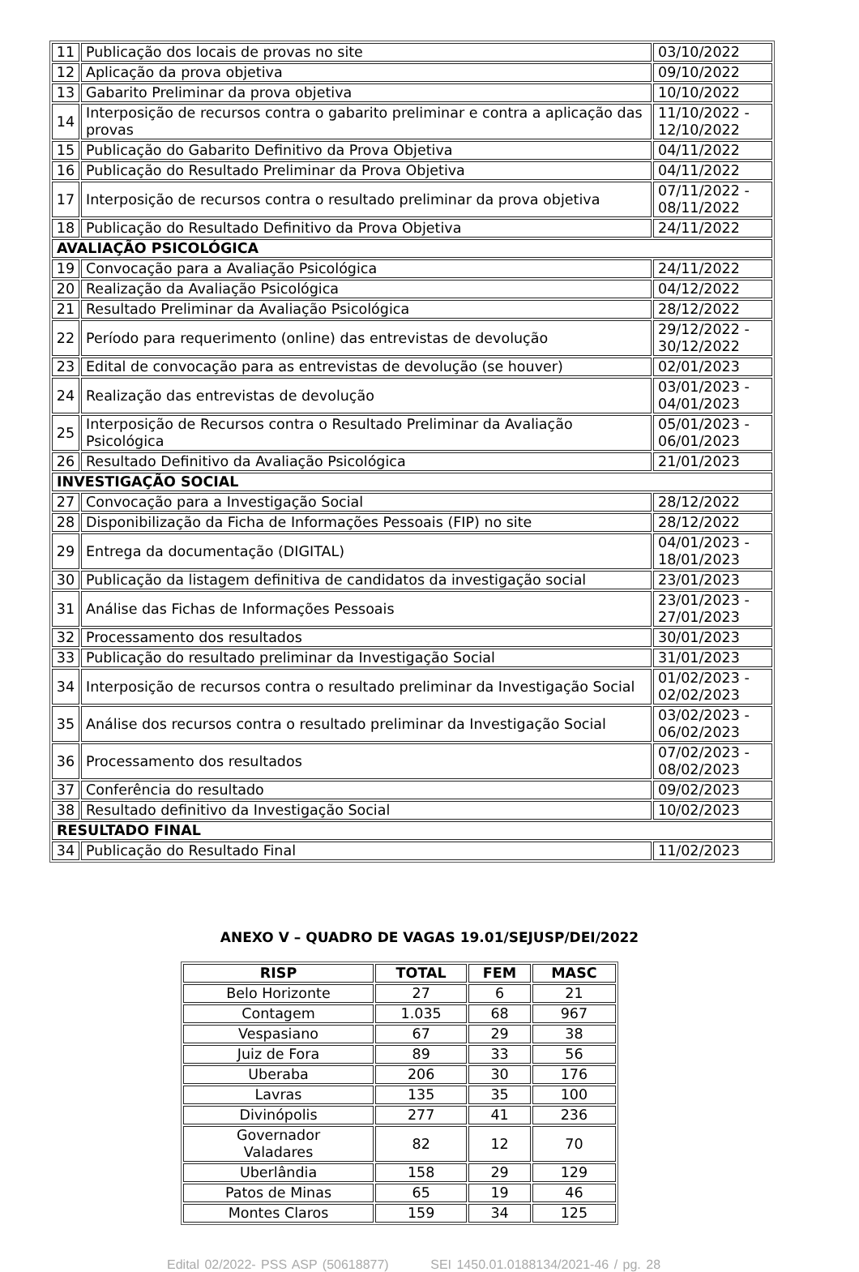| 11 | Publicação dos locais de provas no site | 03/10/2022 |
| 12 | Aplicação da prova objetiva | 09/10/2022 |
| 13 | Gabarito Preliminar da prova objetiva | 10/10/2022 |
| 14 | Interposição de recursos contra o gabarito preliminar e contra a aplicação das provas | 11/10/2022 - 12/10/2022 |
| 15 | Publicação do Gabarito Definitivo da Prova Objetiva | 04/11/2022 |
| 16 | Publicação do Resultado Preliminar da Prova Objetiva | 04/11/2022 |
| 17 | Interposição de recursos contra o resultado preliminar da prova objetiva | 07/11/2022 - 08/11/2022 |
| 18 | Publicação do Resultado Definitivo da Prova Objetiva | 24/11/2022 |
| AVALIAÇÃO PSICOLÓGICA | | |
| 19 | Convocação para a Avaliação Psicológica | 24/11/2022 |
| 20 | Realização da Avaliação Psicológica | 04/12/2022 |
| 21 | Resultado Preliminar da Avaliação Psicológica | 28/12/2022 |
| 22 | Período para requerimento (online) das entrevistas de devolução | 29/12/2022 - 30/12/2022 |
| 23 | Edital de convocação para as entrevistas de devolução (se houver) | 02/01/2023 |
| 24 | Realização das entrevistas de devolução | 03/01/2023 - 04/01/2023 |
| 25 | Interposição de Recursos contra o Resultado Preliminar da Avaliação Psicológica | 05/01/2023 - 06/01/2023 |
| 26 | Resultado Definitivo da Avaliação Psicológica | 21/01/2023 |
| INVESTIGAÇÃO SOCIAL | | |
| 27 | Convocação para a Investigação Social | 28/12/2022 |
| 28 | Disponibilização da Ficha de Informações Pessoais (FIP) no site | 28/12/2022 |
| 29 | Entrega da documentação (DIGITAL) | 04/01/2023 - 18/01/2023 |
| 30 | Publicação da listagem definitiva de candidatos da investigação social | 23/01/2023 |
| 31 | Análise das Fichas de Informações Pessoais | 23/01/2023 - 27/01/2023 |
| 32 | Processamento dos resultados | 30/01/2023 |
| 33 | Publicação do resultado preliminar da Investigação Social | 31/01/2023 |
| 34 | Interposição de recursos contra o resultado preliminar da Investigação Social | 01/02/2023 - 02/02/2023 |
| 35 | Análise dos recursos contra o resultado preliminar da Investigação Social | 03/02/2023 - 06/02/2023 |
| 36 | Processamento dos resultados | 07/02/2023 - 08/02/2023 |
| 37 | Conferência do resultado | 09/02/2023 |
| 38 | Resultado definitivo da Investigação Social | 10/02/2023 |
| RESULTADO FINAL | | |
| 34 | Publicação do Resultado Final | 11/02/2023 |
ANEXO V – QUADRO DE VAGAS 19.01/SEJUSP/DEI/2022
| RISP | TOTAL | FEM | MASC |
| --- | --- | --- | --- |
| Belo Horizonte | 27 | 6 | 21 |
| Contagem | 1.035 | 68 | 967 |
| Vespasiano | 67 | 29 | 38 |
| Juiz de Fora | 89 | 33 | 56 |
| Uberaba | 206 | 30 | 176 |
| Lavras | 135 | 35 | 100 |
| Divinópolis | 277 | 41 | 236 |
| Governador Valadares | 82 | 12 | 70 |
| Uberlândia | 158 | 29 | 129 |
| Patos de Minas | 65 | 19 | 46 |
| Montes Claros | 159 | 34 | 125 |
Edital 02/2022- PSS ASP (50618877) SEI 1450.01.0188134/2021-46 / pg. 28